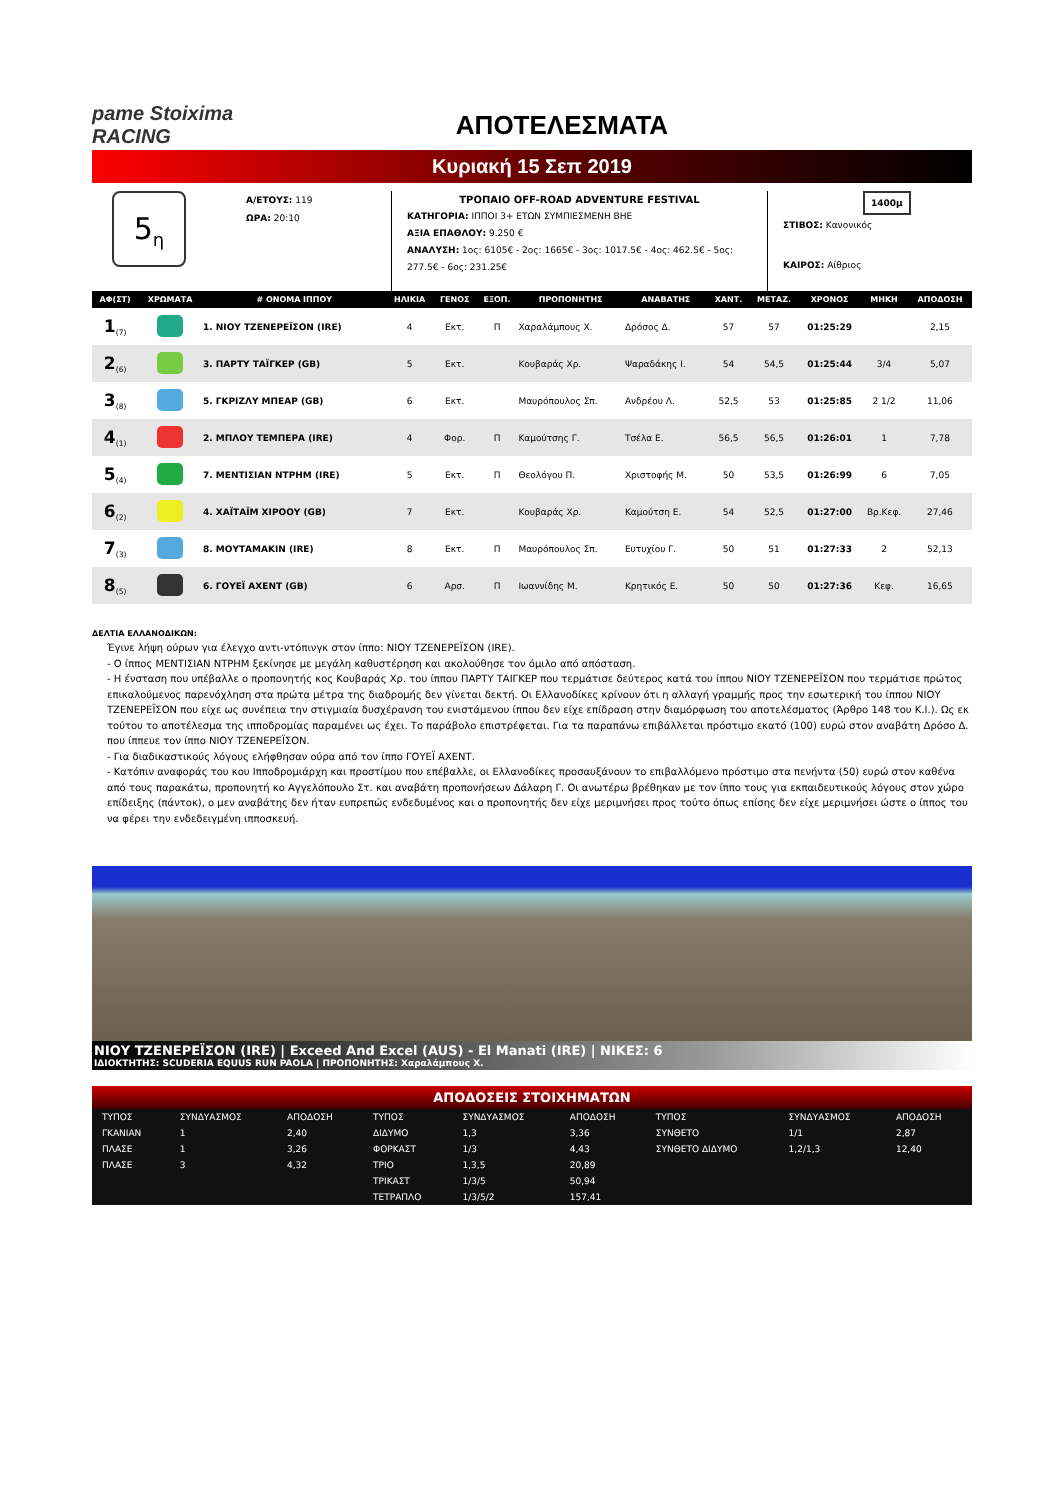pame Stoiximа RACING
ΑΠΟΤΕΛΕΣΜΑΤΑ
Κυριακή 15 Σεπ 2019
5<sub>η</sub>
Α/ΕΤΟΥΣ: 119
ΩΡΑ: 20:10
ΤΡΟΠΑΙΟ OFF-ROAD ADVENTURE FESTIVAL
ΚΑΤΗΓΟΡΙΑ: ΙΠΠΟΙ 3+ ΕΤΩΝ ΣΥΜΠΙΕΣΜΕΝΗ ΒΗΕ
ΑΞΙΑ ΕΠΑΘΛΟΥ: 9.250 €
ΑΝΑΛΥΣΗ: 1ος: 6105€ - 2ος: 1665€ - 3ος: 1017.5€ - 4ος: 462.5€ - 5ος: 277.5€ - 6ος: 231.25€
1400μ
ΣΤΙΒΟΣ: Κανονικός
ΚΑΙΡΟΣ: Αίθριος
| ΑΦ(ΣΤ) | ΧΡΩΜΑΤΑ | # ΟΝΟΜΑ ΙΠΠΟΥ | ΗΛΙΚΙΑ | ΓΕΝΟΣ | ΕΞΟΠ. | ΠΡΟΠΟΝΗΤΗΣ | ΑΝΑΒΑΤΗΣ | ΧΑΝΤ. | ΜΕΤΑΖ. | ΧΡΟΝΟΣ | ΜΗΚΗ | ΑΠΟΔΟΣΗ |
| --- | --- | --- | --- | --- | --- | --- | --- | --- | --- | --- | --- | --- |
| 1<sub>(7)</sub> | | 1. ΝΙΟΥ ΤΖΕΝΕΡΕΪΣΟΝ (IRE) | 4 | Εκτ. | Π | Χαραλάμπους Χ. | Δρόσος Δ. | 57 | 57 | 01:25:29 | | 2,15 |
| 2<sub>(6)</sub> | | 3. ΠΑΡΤΥ ΤΑΪΓΚΕΡ (GB) | 5 | Εκτ. | | Κουβαράς Χρ. | Ψαραδάκης Ι. | 54 | 54,5 | 01:25:44 | 3/4 | 5,07 |
| 3<sub>(8)</sub> | | 5. ΓΚΡΙΖΛΥ ΜΠΕΑΡ (GB) | 6 | Εκτ. | | Μαυρόπουλος Σπ. | Ανδρέου Λ. | 52,5 | 53 | 01:25:85 | 2 1/2 | 11,06 |
| 4<sub>(1)</sub> | | 2. ΜΠΛΟΥ ΤΕΜΠΕΡΑ (IRE) | 4 | Φορ. | Π | Καμούτσης Γ. | Τσέλα Ε. | 56,5 | 56,5 | 01:26:01 | 1 | 7,78 |
| 5<sub>(4)</sub> | | 7. ΜΕΝΤΙΣΙΑΝ ΝΤΡΗΜ (IRE) | 5 | Εκτ. | Π | Θεολόγου Π. | Χριστοφής Μ. | 50 | 53,5 | 01:26:99 | 6 | 7,05 |
| 6<sub>(2)</sub> | | 4. ΧΑΪΤΑΪΜ ΧΙΡΟΟΥ (GB) | 7 | Εκτ. | | Κουβαράς Χρ. | Καμούτση Ε. | 54 | 52,5 | 01:27:00 | Βρ.Κεφ. | 27,46 |
| 7<sub>(3)</sub> | | 8. ΜΟΥΤΑΜΑΚΙΝ (IRE) | 8 | Εκτ. | Π | Μαυρόπουλος Σπ. | Ευτυχίου Γ. | 50 | 51 | 01:27:33 | 2 | 52,13 |
| 8<sub>(5)</sub> | | 6. ΓΟΥΕΪ ΑΧΕΝΤ (GB) | 6 | Αρσ. | Π | Ιωαννίδης Μ. | Κρητικός Ε. | 50 | 50 | 01:27:36 | Κεφ. | 16,65 |
ΔΕΛΤΙΑ ΕΛΛΑΝΟΔΙΚΩΝ:
Έγινε λήψη ούρων για έλεγχο αντι-ντόπινγκ στον ίππο: ΝΙΟΥ ΤΖΕΝΕΡΕΪΣΟΝ (IRE).
- Ο ίππος ΜΕΝΤΙΣΙΑΝ ΝΤΡΗΜ ξεκίνησε με μεγάλη καθυστέρηση και ακολούθησε τον όμιλο από απόσταση.
- Η ένσταση που υπέβαλλε ο προπονητής κος Κουβαράς Χρ. του ίππου ΠΑΡΤΥ ΤΑΙΓΚΕΡ που τερμάτισε δεύτερος κατά του ίππου ΝΙΟΥ ΤΖΕΝΕΡΕΪΣΟΝ που τερμάτισε πρώτος επικαλούμενος παρενόχληση στα πρώτα μέτρα της διαδρομής δεν γίνεται δεκτή. Οι Ελλανοδίκες κρίνουν ότι η αλλαγή γραμμής προς την εσωτερική του ίππου ΝΙΟΥ ΤΖΕΝΕΡΕΪΣΟΝ που είχε ως συνέπεια την στιγμιαία δυσχέρανση του ενιστάμενου ίππου δεν είχε επίδραση στην διαμόρφωση του αποτελέσματος (Άρθρο 148 του Κ.Ι.). Ως εκ τούτου το αποτέλεσμα της ιπποδρομίας παραμένει ως έχει. Το παράβολο επιστρέφεται. Για τα παραπάνω επιβάλλεται πρόστιμο εκατό (100) ευρώ στον αναβάτη Δρόσο Δ. που ίππευε τον ίππο ΝΙΟΥ ΤΖΕΝΕΡΕΪΣΟΝ.
- Για διαδικαστικούς λόγους ελήφθησαν ούρα από τον ίππο ΓΟΥΕΪ ΑΧΕΝΤ.
- Κατόπιν αναφοράς του κου Ιπποδρομιάρχη και προστίμου που επέβαλλε, οι Ελλανοδίκες προσαυξάνουν το επιβαλλόμενο πρόστιμο στα πενήντα (50) ευρώ στον καθένα από τους παρακάτω, προπονητή κο Αγγελόπουλο Στ. και αναβάτη προπονήσεων Δάλαρη Γ. Οι ανωτέρω βρέθηκαν με τον ίππο τους για εκπαιδευτικούς λόγους στον χώρο επίδειξης (πάντοκ), ο μεν αναβάτης δεν ήταν ευπρεπώς ενδεδυμένος και ο προπονητής δεν είχε μεριμνήσει προς τούτο όπως επίσης δεν είχε μεριμνήσει ώστε ο ίππος του να φέρει την ενδεδειγμένη ιπποσκευή.
ΝΙΟΥ ΤΖΕΝΕΡΕΪΣΟΝ (IRE) | Exceed And Excel (AUS) - El Manati (IRE) | ΝΙΚΕΣ: 6
ΙΔΙΟΚΤΗΤΗΣ: SCUDERIA EQUUS RUN PAOLA | ΠΡΟΠΟΝΗΤΗΣ: Χαραλάμπους Χ.
ΑΠΟΔΟΣΕΙΣ ΣΤΟΙΧΗΜΑΤΩΝ
| ΤΥΠΟΣ | ΣΥΝΔΥΑΣΜΟΣ | ΑΠΟΔΟΣΗ | ΤΥΠΟΣ | ΣΥΝΔΥΑΣΜΟΣ | ΑΠΟΔΟΣΗ | ΤΥΠΟΣ | ΣΥΝΔΥΑΣΜΟΣ | ΑΠΟΔΟΣΗ |
| ΓΚΑΝΙΑΝ | 1 | 2,40 | ΔΙΔΥΜΟ | 1,3 | 3,36 | ΣΥΝΘΕΤΟ | 1/1 | 2,87 |
| ΠΛΑΣΕ | 1 | 3,26 | ΦΟΡΚΑΣΤ | 1/3 | 4,43 | ΣΥΝΘΕΤΟ ΔΙΔΥΜΟ | 1,2/1,3 | 12,40 |
| ΠΛΑΣΕ | 3 | 4,32 | ΤΡΙΟ | 1,3,5 | 20,89 | | | |
| | | | ΤΡΙΚΑΣΤ | 1/3/5 | 50,94 | | | |
| | | | ΤΕΤΡΑΠΛΟ | 1/3/5/2 | 157,41 | | | |